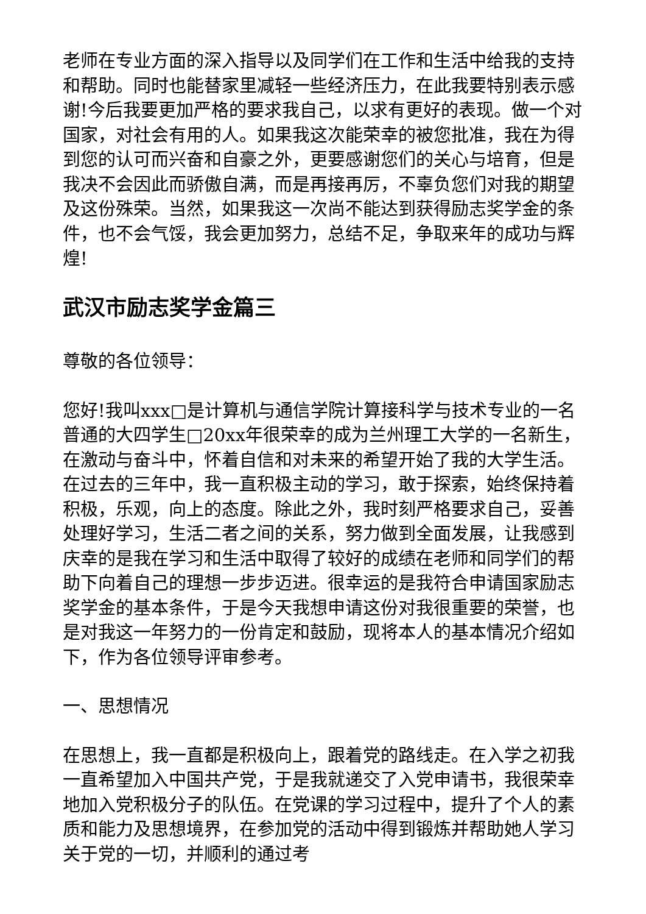老师在专业方面的深入指导以及同学们在工作和生活中给我的支持和帮助。同时也能替家里减轻一些经济压力，在此我要特别表示感谢!今后我要更加严格的要求我自己，以求有更好的表现。做一个对国家，对社会有用的人。如果我这次能荣幸的被您批准，我在为得到您的认可而兴奋和自豪之外，更要感谢您们的关心与培育，但是我决不会因此而骄傲自满，而是再接再厉，不辜负您们对我的期望及这份殊荣。当然，如果我这一次尚不能达到获得励志奖学金的条件，也不会气馁，我会更加努力，总结不足，争取来年的成功与辉煌!
武汉市励志奖学金篇三
尊敬的各位领导：
您好!我叫xxx□是计算机与通信学院计算接科学与技术专业的一名普通的大四学生□20xx年很荣幸的成为兰州理工大学的一名新生，在激动与奋斗中，怀着自信和对未来的希望开始了我的大学生活。在过去的三年中，我一直积极主动的学习，敢于探索，始终保持着积极，乐观，向上的态度。除此之外，我时刻严格要求自己，妥善处理好学习，生活二者之间的关系，努力做到全面发展，让我感到庆幸的是我在学习和生活中取得了较好的成绩在老师和同学们的帮助下向着自己的理想一步步迈进。很幸运的是我符合申请国家励志奖学金的基本条件，于是今天我想申请这份对我很重要的荣誉，也是对我这一年努力的一份肯定和鼓励，现将本人的基本情况介绍如下，作为各位领导评审参考。
一、思想情况
在思想上，我一直都是积极向上，跟着党的路线走。在入学之初我一直希望加入中国共产党，于是我就递交了入党申请书，我很荣幸地加入党积极分子的队伍。在党课的学习过程中，提升了个人的素质和能力及思想境界，在参加党的活动中得到锻炼并帮助她人学习关于党的一切，并顺利的通过考